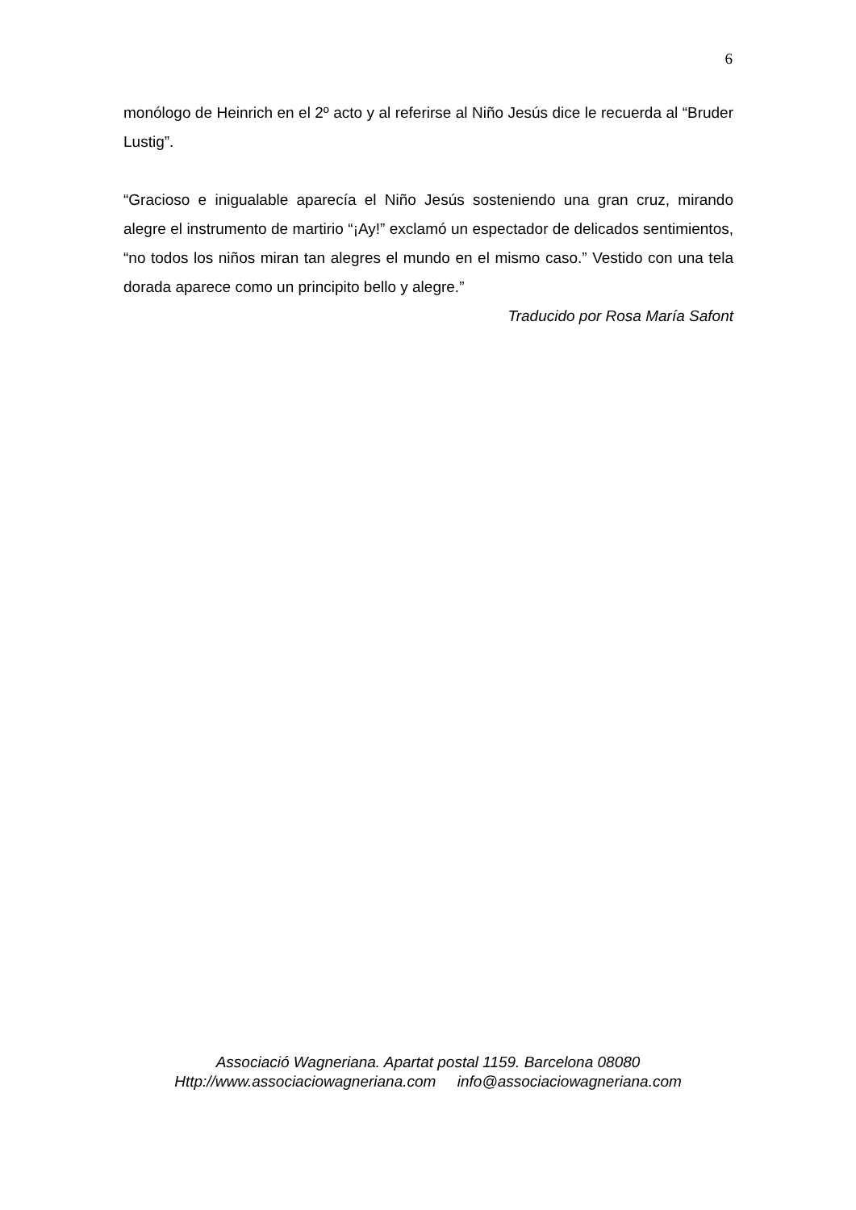6
monólogo de Heinrich en el 2º acto y al referirse al Niño Jesús dice le recuerda al “Bruder Lustig”.
“Gracioso e inigualable aparecía el Niño Jesús sosteniendo una gran cruz, mirando alegre el instrumento de martirio “¡Ay!” exclamó un espectador de delicados sentimientos, “no todos los niños miran tan alegres el mundo en el mismo caso.” Vestido con una tela dorada aparece como un principito bello y alegre.”
Traducido por Rosa María Safont
Associació Wagneriana. Apartat postal 1159. Barcelona 08080
Http://www.associaciowagneriana.com info@associaciowagneriana.com